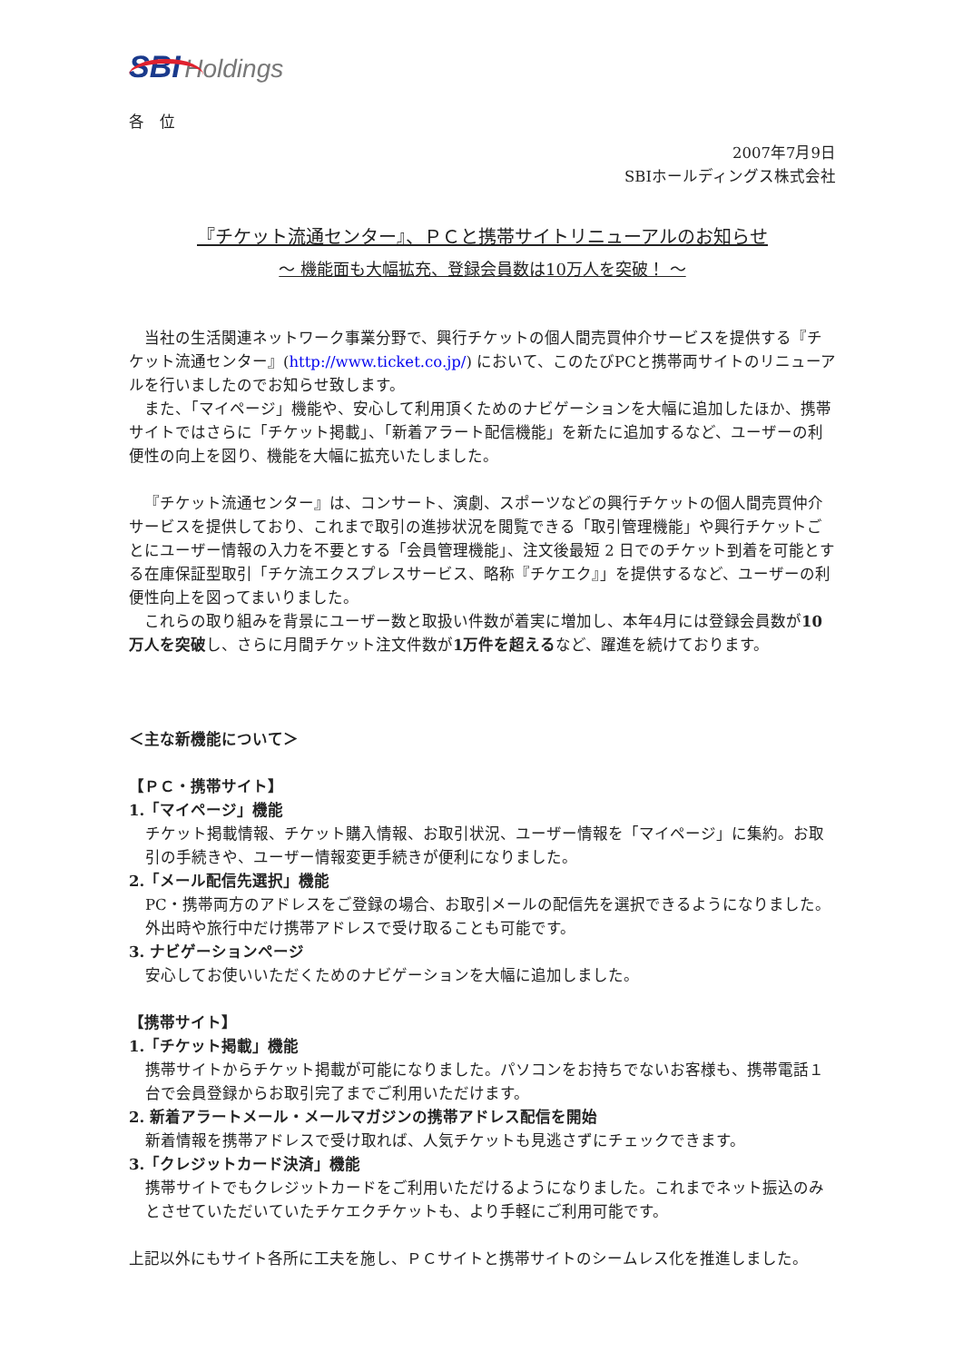SBI Holdings
各　位
2007年7月9日
SBIホールディングス株式会社
『チケット流通センター』、ＰＣと携帯サイトリニューアルのお知らせ
～ 機能面も大幅拡充、登録会員数は10万人を突破！ ～
当社の生活関連ネットワーク事業分野で、興行チケットの個人間売買仲介サービスを提供する『チケット流通センター』(http://www.ticket.co.jp/) において、このたびPCと携帯両サイトのリニューアルを行いましたのでお知らせ致します。
また、「マイページ」機能や、安心して利用頂くためのナビゲーションを大幅に追加したほか、携帯サイトではさらに「チケット掲載」、「新着アラート配信機能」を新たに追加するなど、ユーザーの利便性の向上を図り、機能を大幅に拡充いたしました。
『チケット流通センター』は、コンサート、演劇、スポーツなどの興行チケットの個人間売買仲介サービスを提供しており、これまで取引の進捗状況を閲覧できる「取引管理機能」や興行チケットごとにユーザー情報の入力を不要とする「会員管理機能」、注文後最短 2 日でのチケット到着を可能とする在庫保証型取引「チケ流エクスプレスサービス、略称『チケエク』」を提供するなど、ユーザーの利便性向上を図ってまいりました。
これらの取り組みを背景にユーザー数と取扱い件数が着実に増加し、本年4月には登録会員数が10万人を突破し、さらに月間チケット注文件数が1万件を超えるなど、躍進を続けております。
＜主な新機能について＞
【ＰＣ・携帯サイト】
1.「マイページ」機能
チケット掲載情報、チケット購入情報、お取引状況、ユーザー情報を「マイページ」に集約。お取引の手続きや、ユーザー情報変更手続きが便利になりました。
2.「メール配信先選択」機能
PC・携帯両方のアドレスをご登録の場合、お取引メールの配信先を選択できるようになりました。外出時や旅行中だけ携帯アドレスで受け取ることも可能です。
3. ナビゲーションページ
安心してお使いいただくためのナビゲーションを大幅に追加しました。
【携帯サイト】
1.「チケット掲載」機能
携帯サイトからチケット掲載が可能になりました。パソコンをお持ちでないお客様も、携帯電話１台で会員登録からお取引完了までご利用いただけます。
2. 新着アラートメール・メールマガジンの携帯アドレス配信を開始
新着情報を携帯アドレスで受け取れば、人気チケットも見逃さずにチェックできます。
3.「クレジットカード決済」機能
携帯サイトでもクレジットカードをご利用いただけるようになりました。これまでネット振込のみとさせていただいていたチケエクチケットも、より手軽にご利用可能です。
上記以外にもサイト各所に工夫を施し、ＰＣサイトと携帯サイトのシームレス化を推進しました。